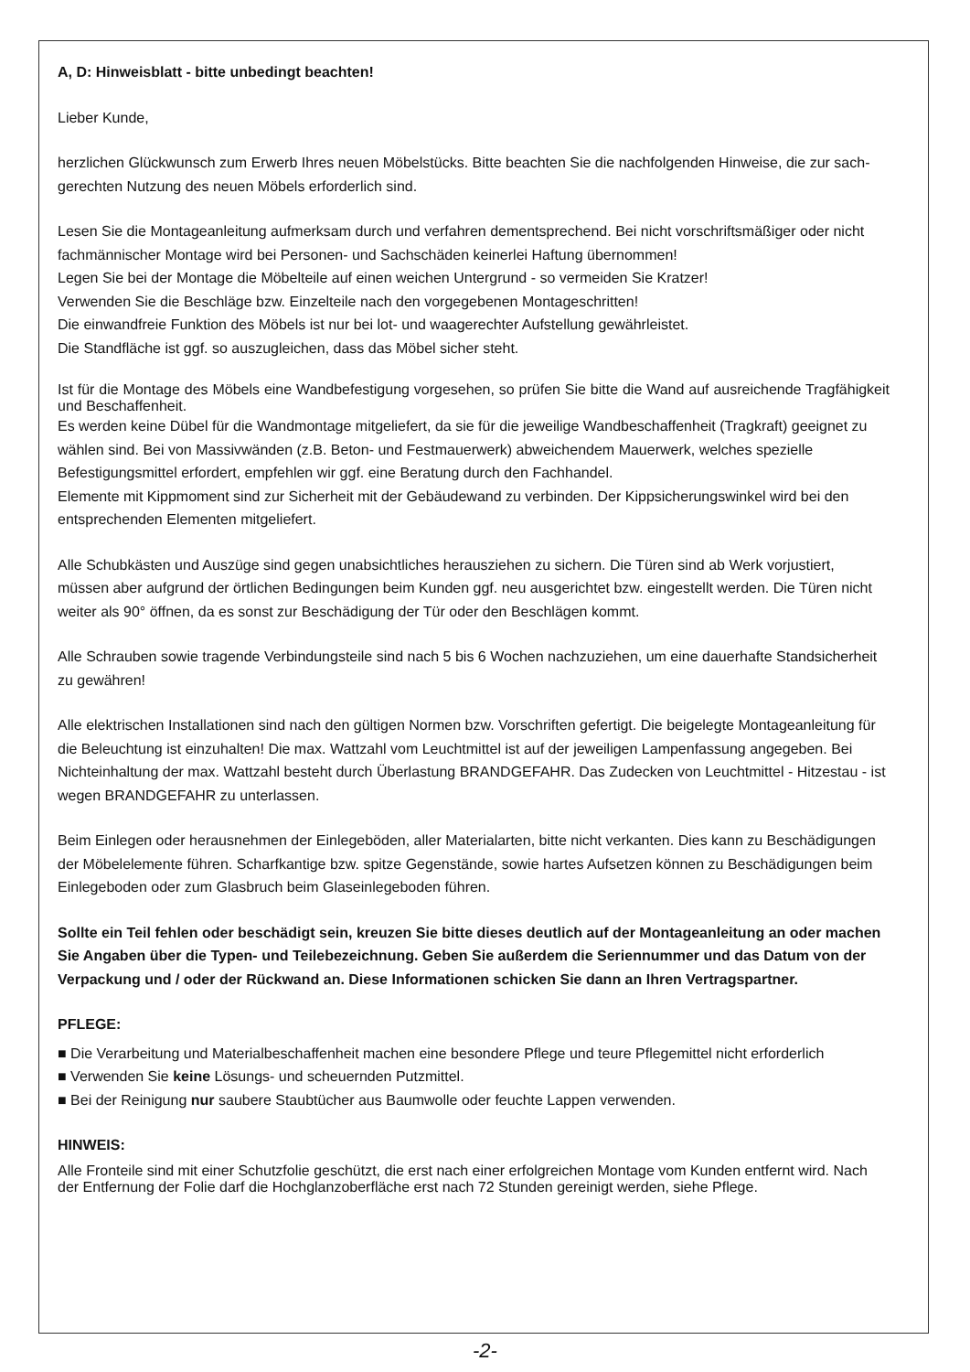A, D: Hinweisblatt - bitte unbedingt beachten!
Lieber Kunde,
herzlichen Glückwunsch zum Erwerb Ihres neuen Möbelstücks. Bitte beachten Sie die nachfolgenden Hinweise, die zur sach-gerechten Nutzung des neuen Möbels erforderlich sind.
Lesen Sie die Montageanleitung aufmerksam durch und verfahren dementsprechend. Bei nicht vorschriftsmäßiger oder nicht fachmännischer Montage wird bei Personen- und Sachschäden keinerlei Haftung übernommen!
Legen Sie bei der Montage die Möbelteile auf einen weichen Untergrund - so vermeiden Sie Kratzer!
Verwenden Sie die Beschläge bzw. Einzelteile nach den vorgegebenen Montageschritten!
Die einwandfreie Funktion des Möbels ist nur bei lot- und waagerechter Aufstellung gewährleistet.
Die Standfläche ist ggf. so auszugleichen, dass das Möbel sicher steht.
Ist für die Montage des Möbels eine Wandbefestigung vorgesehen, so prüfen Sie bitte die Wand auf ausreichende Tragfähigkeit und Beschaffenheit.
Es werden keine Dübel für die Wandmontage mitgeliefert, da sie für die jeweilige Wandbeschaffenheit (Tragkraft) geeignet zu wählen sind. Bei von Massivwänden (z.B. Beton- und Festmauerwerk) abweichendem Mauerwerk, welches spezielle Befestigungsmittel erfordert, empfehlen wir ggf. eine Beratung durch den Fachhandel.
Elemente mit Kippmoment sind zur Sicherheit mit der Gebäudewand zu verbinden. Der Kippsicherungswinkel wird bei den entsprechenden Elementen mitgeliefert.
Alle Schubkästen und Auszüge sind gegen unabsichtliches herausziehen zu sichern. Die Türen sind ab Werk vorjustiert, müssen aber aufgrund der örtlichen Bedingungen beim Kunden ggf. neu ausgerichtet bzw. eingestellt werden. Die Türen nicht weiter als 90° öffnen, da es sonst zur Beschädigung der Tür oder den Beschlägen kommt.
Alle Schrauben sowie tragende Verbindungsteile sind nach 5 bis 6 Wochen nachzuziehen, um eine dauerhafte Standsicherheit zu gewähren!
Alle elektrischen Installationen sind nach den gültigen Normen bzw. Vorschriften gefertigt. Die beigelegte Montageanleitung für die Beleuchtung ist einzuhalten! Die max. Wattzahl vom Leuchtmittel ist auf der jeweiligen Lampenfassung angegeben. Bei Nichteinhaltung der max. Wattzahl besteht durch Überlastung BRANDGEFAHR. Das Zudecken von Leuchtmittel - Hitzestau - ist wegen BRANDGEFAHR zu unterlassen.
Beim Einlegen oder herausnehmen der Einlegeböden, aller Materialarten, bitte nicht verkanten. Dies kann zu Beschädigungen der Möbelelemente führen. Scharfkantige bzw. spitze Gegenstände, sowie hartes Aufsetzen können zu Beschädigungen beim Einlegeboden oder zum Glasbruch beim Glaseinlegeboden führen.
Sollte ein Teil fehlen oder beschädigt sein, kreuzen Sie bitte dieses deutlich auf der Montageanleitung an oder machen Sie Angaben über die Typen- und Teilebezeichnung. Geben Sie außerdem die Seriennummer und das Datum von der Verpackung und / oder der Rückwand an. Diese Informationen schicken Sie dann an Ihren Vertragspartner.
PFLEGE:
■ Die Verarbeitung und Materialbeschaffenheit machen eine besondere Pflege und teure Pflegemittel nicht erforderlich
■ Verwenden Sie keine Lösungs- und scheuernden Putzmittel.
■ Bei der Reinigung nur saubere Staubtücher aus Baumwolle oder feuchte Lappen verwenden.
HINWEIS:
Alle Fronteile sind mit einer Schutzfolie geschützt, die erst nach einer erfolgreichen Montage vom Kunden entfernt wird. Nach der Entfernung der Folie darf die Hochglanzoberfläche erst nach 72 Stunden gereinigt werden, siehe Pflege.
-2-